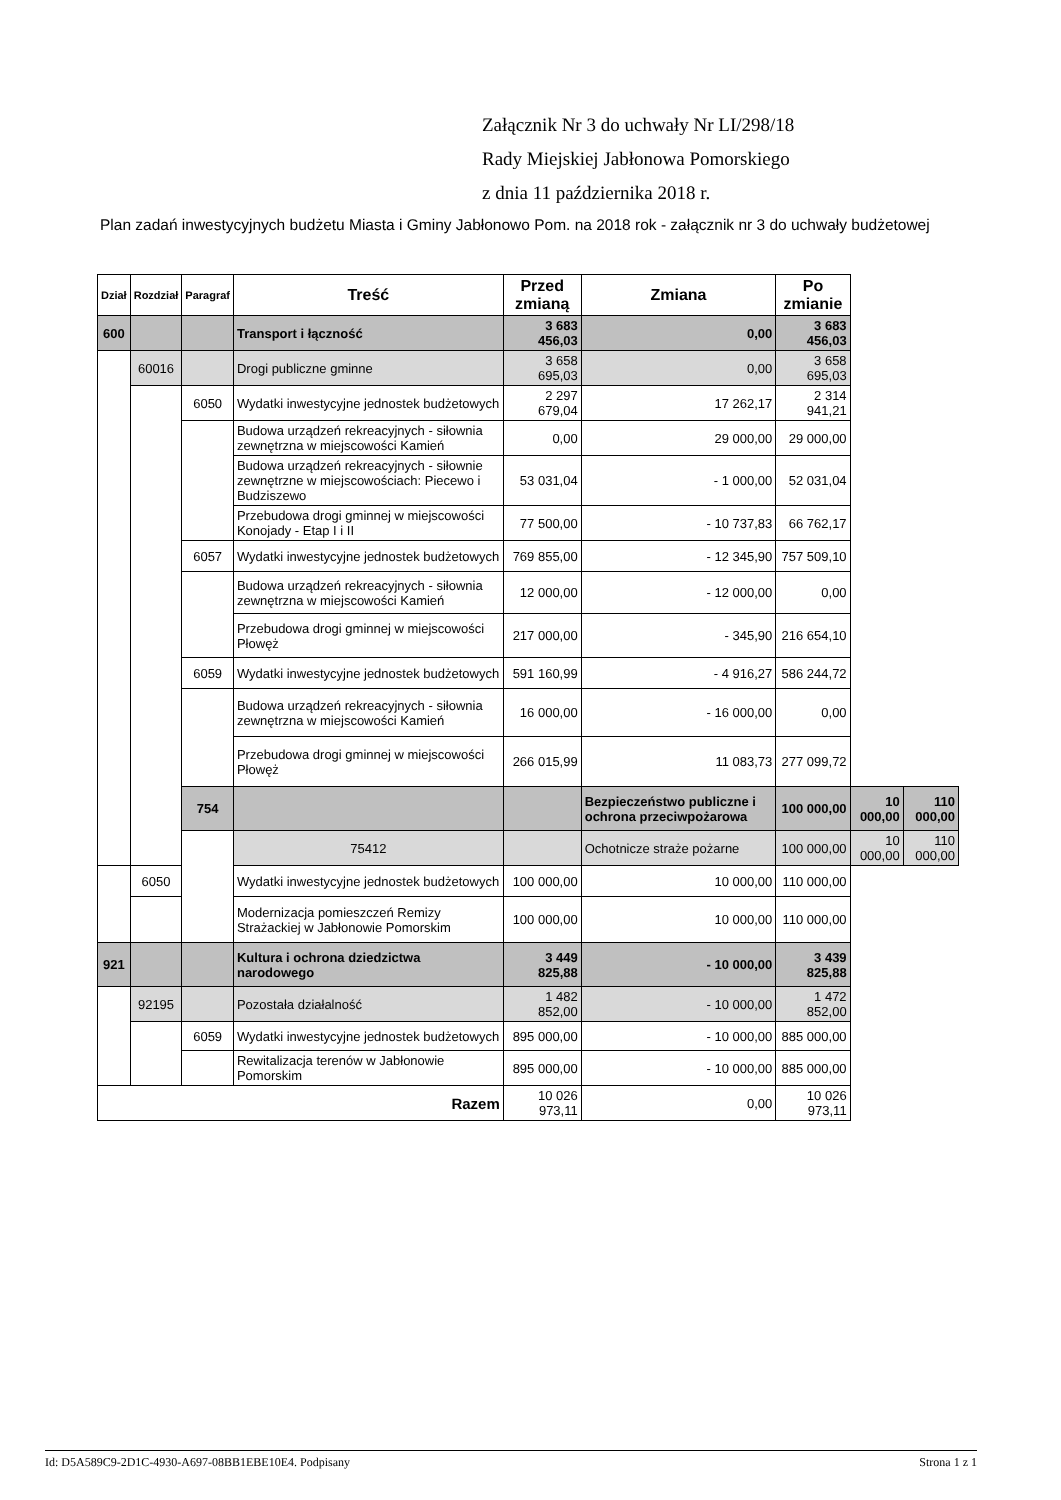Załącznik Nr 3 do uchwały Nr LI/298/18
Rady Miejskiej Jabłonowa Pomorskiego
z dnia 11 października 2018 r.
Plan zadań inwestycyjnych budżetu Miasta i Gminy Jabłonowo Pom. na 2018 rok - załącznik nr 3 do uchwały budżetowej
| Dział | Rozdział | Paragraf | Treść | Przed zmianą | Zmiana | Po zmianie | | |
| --- | --- | --- | --- | --- | --- | --- | --- | --- |
| 600 | | | Transport i łączność | 3 683 456,03 | 0,00 | 3 683 456,03 | | |
| | 60016 | | Drogi publiczne gminne | 3 658 695,03 | 0,00 | 3 658 695,03 | | |
| | | 6050 | Wydatki inwestycyjne jednostek budżetowych | 2 297 679,04 | 17 262,17 | 2 314 941,21 | | |
| | | | Budowa urządzeń rekreacyjnych - siłownia zewnętrzna w miejscowości Kamień | 0,00 | 29 000,00 | 29 000,00 | | |
| | | | Budowa urządzeń rekreacyjnych - siłownie zewnętrzne w miejscowościach: Piecewo i Budziszewo | 53 031,04 | - 1 000,00 | 52 031,04 | | |
| | | | Przebudowa drogi gminnej w miejscowości Konojady - Etap I i II | 77 500,00 | - 10 737,83 | 66 762,17 | | |
| | | 6057 | Wydatki inwestycyjne jednostek budżetowych | 769 855,00 | - 12 345,90 | 757 509,10 | | |
| | | | Budowa urządzeń rekreacyjnych - siłownia zewnętrzna w miejscowości Kamień | 12 000,00 | - 12 000,00 | 0,00 | | |
| | | | Przebudowa drogi gminnej w miejscowości Płowęż | 217 000,00 | - 345,90 | 216 654,10 | | |
| | | 6059 | Wydatki inwestycyjne jednostek budżetowych | 591 160,99 | - 4 916,27 | 586 244,72 | | |
| | | | Budowa urządzeń rekreacyjnych - siłownia zewnętrzna w miejscowości Kamień | 16 000,00 | - 16 000,00 | 0,00 | | |
| | | | Przebudowa drogi gminnej w miejscowości Płowęż | 266 015,99 | 11 083,73 | 277 099,72 | | |
| | | 754 | | | Bezpieczeństwo publiczne i ochrona przeciwpożarowa | 100 000,00 | 10 000,00 | 110 000,00 |
| | | | 75412 | | Ochotnicze straże pożarne | 100 000,00 | 10 000,00 | 110 000,00 |
| | 6050 | | Wydatki inwestycyjne jednostek budżetowych | 100 000,00 | 10 000,00 | 110 000,00 | | |
| | | | Modernizacja pomieszczeń Remizy Strażackiej w Jabłonowie Pomorskim | 100 000,00 | 10 000,00 | 110 000,00 | | |
| 921 | | | Kultura i ochrona dziedzictwa narodowego | 3 449 825,88 | - 10 000,00 | 3 439 825,88 | | |
| | 92195 | | Pozostała działalność | 1 482 852,00 | - 10 000,00 | 1 472 852,00 | | |
| | | 6059 | Wydatki inwestycyjne jednostek budżetowych | 895 000,00 | - 10 000,00 | 885 000,00 | | |
| | | | Rewitalizacja terenów w Jabłonowie Pomorskim | 895 000,00 | - 10 000,00 | 885 000,00 | | |
| Razem | | | | 10 026 973,11 | 0,00 | 10 026 973,11 | | |
Id: D5A589C9-2D1C-4930-A697-08BB1EBE10E4. Podpisany Strona 1 z 1